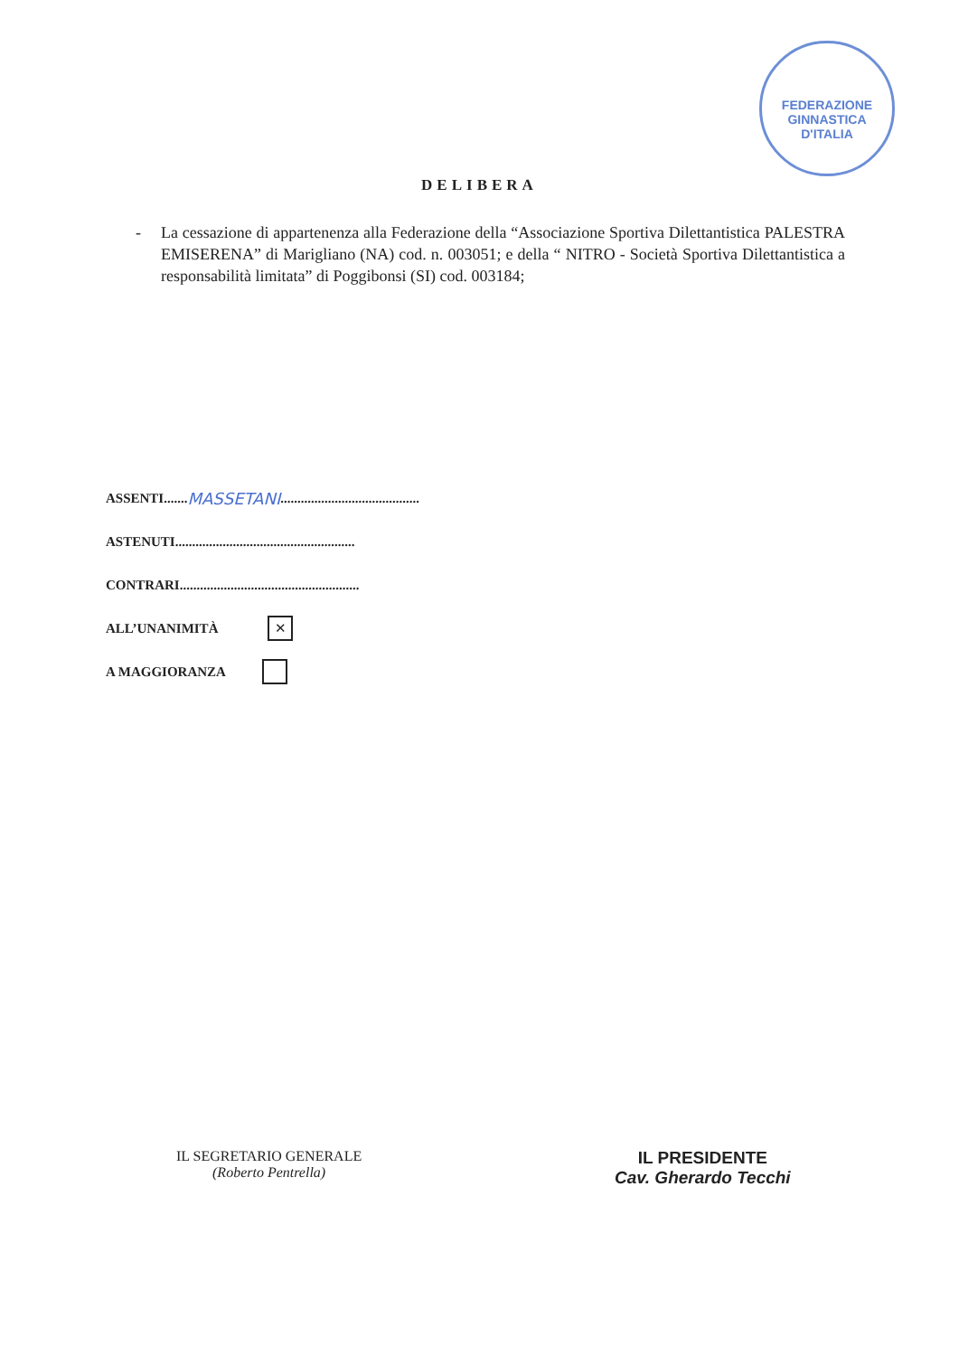FEDERAZIONE GINNASTICA D'ITALIA
DELIBERA
- La cessazione di appartenenza alla Federazione della “Associazione Sportiva Dilettantistica PALESTRA EMISERENA” di Marigliano (NA) cod. n. 003051; e della “ NITRO - Società Sportiva Dilettantistica a responsabilità limitata” di Poggibonsi (SI) cod. 003184;
ASSENTI....... MASSETANI .........................................
ASTENUTI.....................................................
CONTRARI.....................................................
ALL’UNANIMITÀ ✕
A MAGGIORANZA
IL SEGRETARIO GENERALE
(Roberto Pentrella)
IL PRESIDENTE
Cav. Gherardo Tecchi